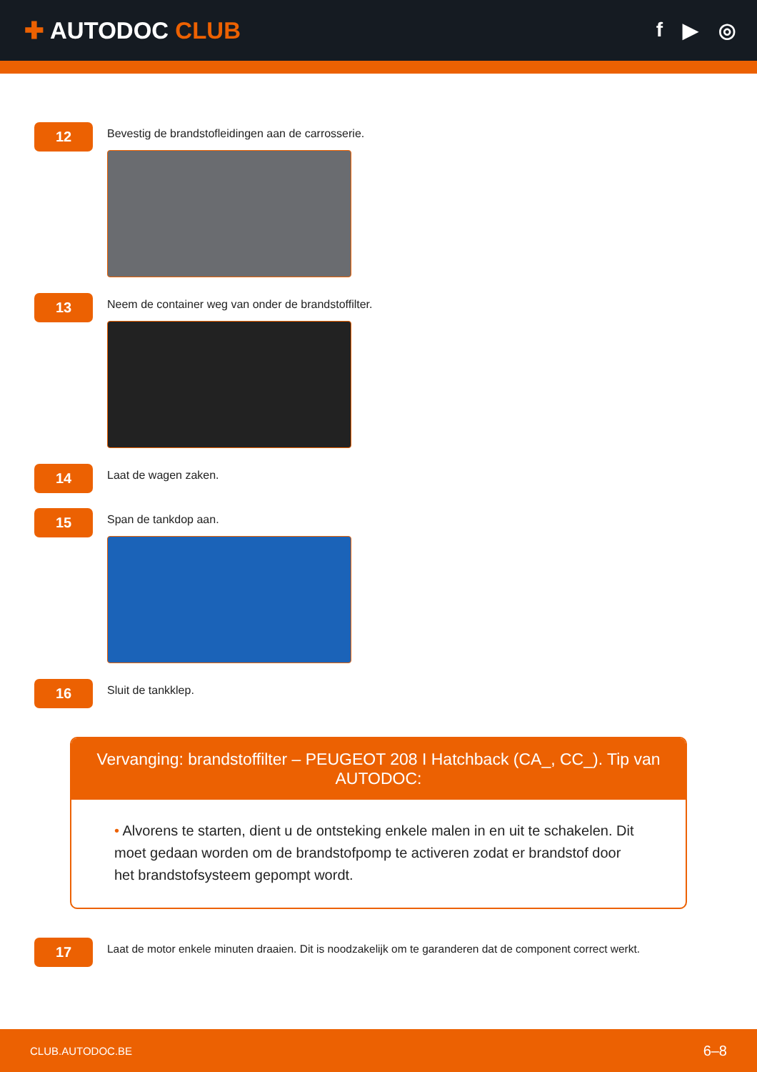✚ AUTODOC CLUB
f ▶ ◎
12
Bevestig de brandstofleidingen aan de carrosserie.
13
Neem de container weg van onder de brandstoffilter.
14
Laat de wagen zaken.
15
Span de tankdop aan.
16
Sluit de tankklep.
Vervanging: brandstoffilter – PEUGEOT 208 I Hatchback (CA_, CC_). Tip van AUTODOC:
• Alvorens te starten, dient u de ontsteking enkele malen in en uit te schakelen. Dit moet gedaan worden om de brandstofpomp te activeren zodat er brandstof door het brandstofsysteem gepompt wordt.
17
Laat de motor enkele minuten draaien. Dit is noodzakelijk om te garanderen dat de component correct werkt.
CLUB.AUTODOC.BE 6–8